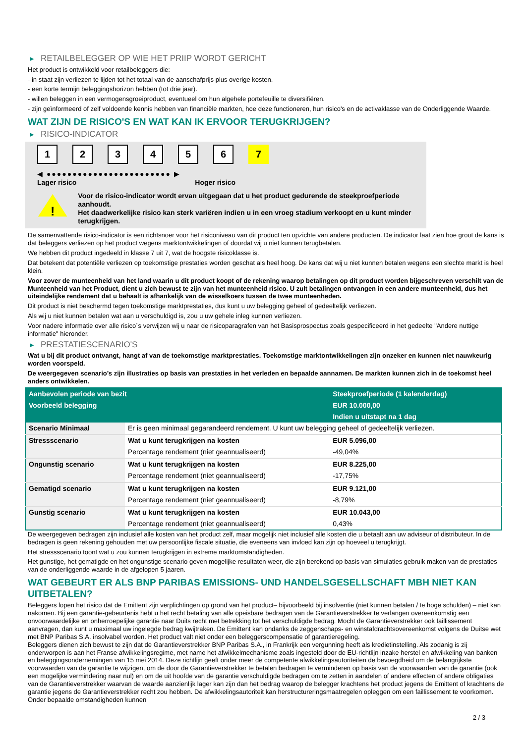▶ RETAILBELEGGER OP WIE HET PRIIP WORDT GERICHT
Het product is ontwikkeld voor retailbeleggers die:
- in staat zijn verliezen te lijden tot het totaal van de aanschafprijs plus overige kosten.
- een korte termijn beleggingshorizon hebben (tot drie jaar).
- willen beleggen in een vermogensgroeiproduct, eventueel om hun algehele portefeuille te diversifiëren.
- zijn geïnformeerd of zelf voldoende kennis hebben van financiële markten, hoe deze functioneren, hun risico's en de activaklasse van de Onderliggende Waarde.
WAT ZIJN DE RISICO'S EN WAT KAN IK ERVOOR TERUGKRIJGEN?
▶ RISICO-INDICATOR
1 2 3 4 5 6 7
◀ ●●●●●●●●●●●●●●●●●●●●●●●● ▶
Lager risico Hoger risico
!
Voor de risico-indicator wordt ervan uitgegaan dat u het product gedurende de steekproefperiode aanhoudt.
Het daadwerkelijke risico kan sterk variëren indien u in een vroeg stadium verkoopt en u kunt minder terugkrijgen.
De samenvattende risico-indicator is een richtsnoer voor het risiconiveau van dit product ten opzichte van andere producten. De indicator laat zien hoe groot de kans is dat beleggers verliezen op het product wegens marktontwikkelingen of doordat wij u niet kunnen terugbetalen.
We hebben dit product ingedeeld in klasse 7 uit 7, wat de hoogste risicoklasse is.
Dat betekent dat potentiële verliezen op toekomstige prestaties worden geschat als heel hoog. De kans dat wij u niet kunnen betalen wegens een slechte markt is heel klein.
Voor zover de munteenheid van het land waarin u dit product koopt of de rekening waarop betalingen op dit product worden bijgeschreven verschilt van de Munteenheid van het Product, dient u zich bewust te zijn van het munteenheid risico. U zult betalingen ontvangen in een andere munteenheid, dus het uiteindelijke rendement dat u behaalt is afhankelijk van de wisselkoers tussen de twee munteenheden.
Dit product is niet beschermd tegen toekomstige marktprestaties, dus kunt u uw belegging geheel of gedeeltelijk verliezen.
Als wij u niet kunnen betalen wat aan u verschuldigd is, zou u uw gehele inleg kunnen verliezen.
Voor nadere informatie over alle risico´s verwijzen wij u naar de risicoparagrafen van het Basisprospectus zoals gespecificeerd in het gedeelte "Andere nuttige informatie" hieronder.
▶ PRESTATIESCENARIO'S
Wat u bij dit product ontvangt, hangt af van de toekomstige marktprestaties. Toekomstige marktontwikkelingen zijn onzeker en kunnen niet nauwkeurig worden voorspeld.
De weergegeven scenario’s zijn illustraties op basis van prestaties in het verleden en bepaalde aannamen. De markten kunnen zich in de toekomst heel anders ontwikkelen.
| Aanbevolen periode van bezit | | Steekproefperiode (1 kalenderdag) |
| --- | --- | --- |
| Voorbeeld belegging | | EUR 10.000,00 |
| | | Indien u uitstapt na 1 dag |
| Scenario Minimaal | Er is geen minimaal gegarandeerd rendement. U kunt uw belegging geheel of gedeeltelijk verliezen. | |
| Stressscenario | Wat u kunt terugkrijgen na kosten | EUR 5.096,00 |
| | Percentage rendement (niet geannualiseerd) | -49,04% |
| Ongunstig scenario | Wat u kunt terugkrijgen na kosten | EUR 8.225,00 |
| | Percentage rendement (niet geannualiseerd) | -17,75% |
| Gematigd scenario | Wat u kunt terugkrijgen na kosten | EUR 9.121,00 |
| | Percentage rendement (niet geannualiseerd) | -8,79% |
| Gunstig scenario | Wat u kunt terugkrijgen na kosten | EUR 10.043,00 |
| | Percentage rendement (niet geannualiseerd) | 0,43% |
De weergegeven bedragen zijn inclusief alle kosten van het product zelf, maar mogelijk niet inclusief alle kosten die u betaalt aan uw adviseur of distributeur. In de bedragen is geen rekening gehouden met uw persoonlijke fiscale situatie, die eveneens van invloed kan zijn op hoeveel u terugkrijgt.
Het stressscenario toont wat u zou kunnen terugkrijgen in extreme marktomstandigheden.
Het gunstige, het gematigde en het ongunstige scenario geven mogelijke resultaten weer, die zijn berekend op basis van simulaties gebruik maken van de prestaties van de onderliggende waarde in de afgelopen 5 jaaren.
WAT GEBEURT ER ALS BNP PARIBAS EMISSIONS- UND HANDELSGESELLSCHAFT MBH NIET KAN UITBETALEN?
Beleggers lopen het risico dat de Emittent zijn verplichtingen op grond van het product– bijvoorbeeld bij insolventie (niet kunnen betalen / te hoge schulden) – niet kan nakomen. Bij een garantie-gebeurtenis hebt u het recht betaling van alle opeisbare bedragen van de Garantieverstrekker te verlangen overeenkomstig een onvoorwaardelijke en onherroepelijke garantie naar Duits recht met betrekking tot het verschuldigde bedrag. Mocht de Garantieverstrekker ook faillissement aanvragen, dan kunt u maximaal uw ingelegde bedrag kwijtraken. De Emittent kan ondanks de zeggenschaps- en winstafdrachtsovereenkomst volgens de Duitse wet met BNP Paribas S.A. insolvabel worden. Het product valt niet onder een beleggerscompensatie of garantieregeling.
Beleggers dienen zich bewust te zijn dat de Garantieverstrekker BNP Paribas S.A., in Frankrijk een vergunning heeft als kredietinstelling. Als zodanig is zij onderworpen is aan het Franse afwikkelingsregime, met name het afwikkelmechanisme zoals ingesteld door de EU-richtlijn inzake herstel en afwikkeling van banken en beleggingsondernemingen van 15 mei 2014. Deze richtlijn geeft onder meer de competente afwikkelingsautoriteiten de bevoegdheid om de belangrijkste voorwaarden van de garantie te wijzigen, om de door de Garantieverstrekker te betalen bedragen te verminderen op basis van de voorwaarden van de garantie (ook een mogelijke vermindering naar nul) en om de uit hoofde van de garantie verschuldigde bedragen om te zetten in aandelen of andere effecten of andere obligaties van de Garantieverstrekker waarvan de waarde aanzienlijk lager kan zijn dan het bedrag waarop de belegger krachtens het product jegens de Emittent of krachtens de garantie jegens de Garantieverstrekker recht zou hebben. De afwikkelingsautoriteit kan herstructureringsmaatregelen opleggen om een faillissement te voorkomen. Onder bepaalde omstandigheden kunnen
2 / 3